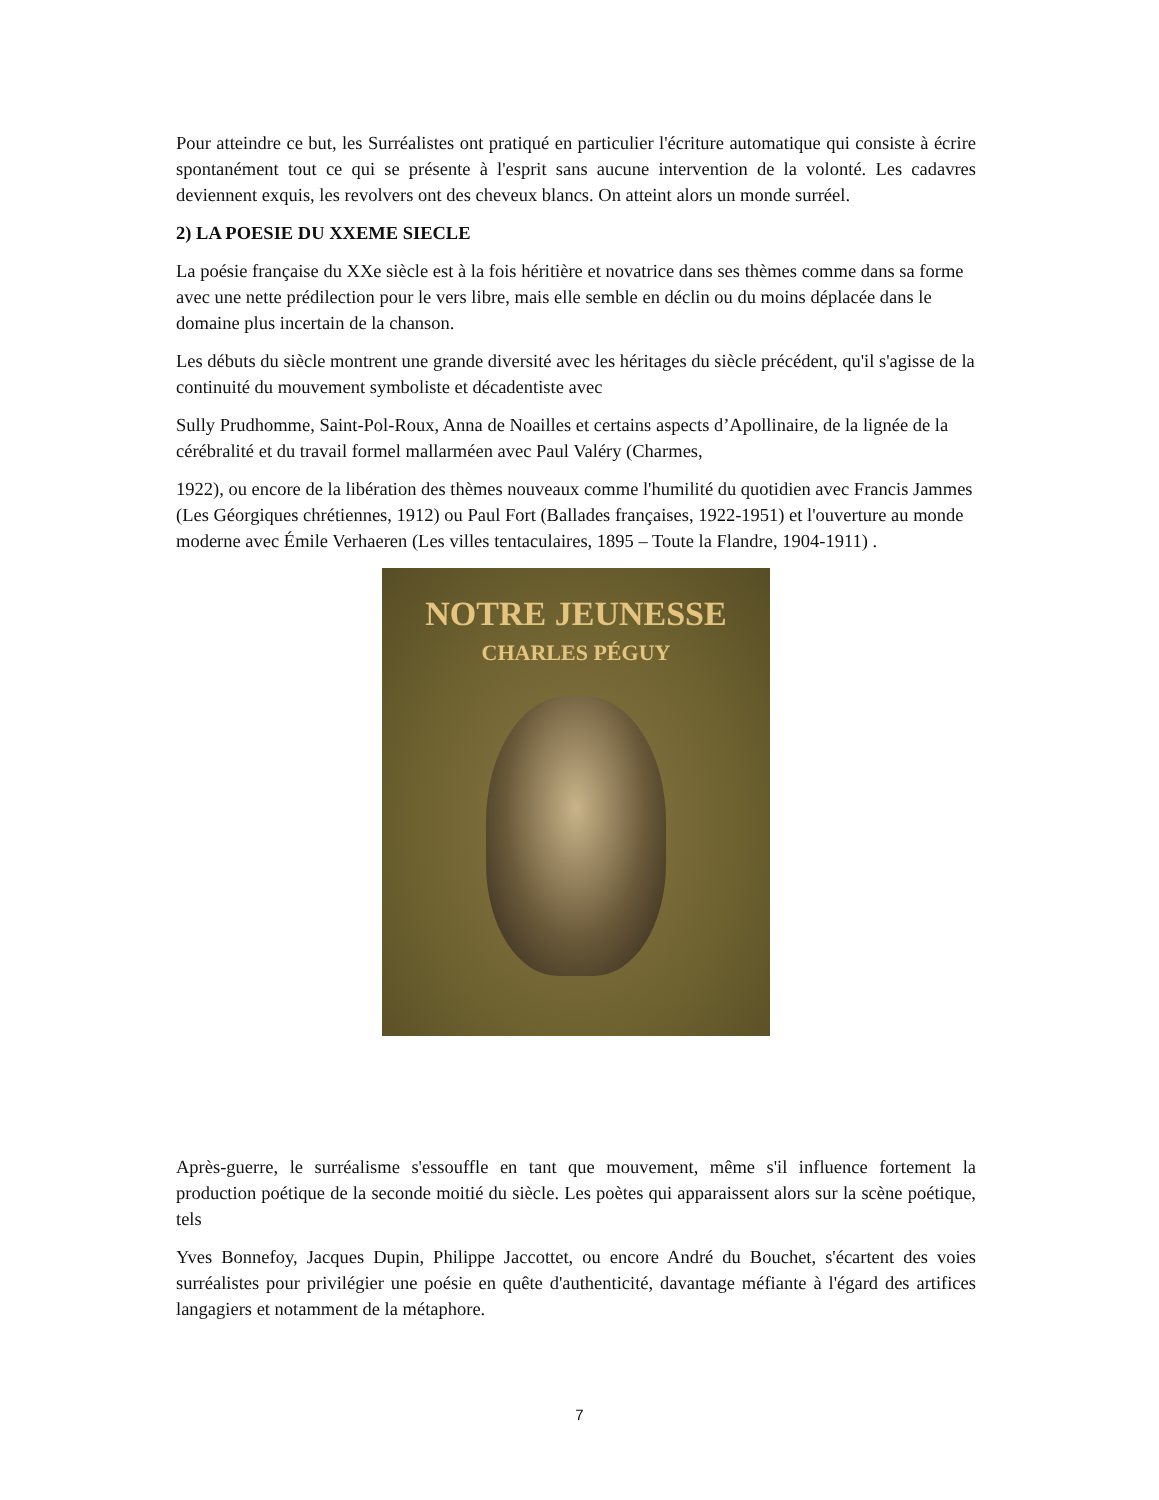Pour atteindre ce but, les Surréalistes ont pratiqué en particulier l'écriture automatique qui consiste à écrire spontanément tout ce qui se présente à l'esprit sans aucune intervention de la volonté. Les cadavres deviennent exquis, les revolvers ont des cheveux blancs. On atteint alors un monde surréel.
2) LA POESIE DU XXEME SIECLE
La poésie française du XXe siècle est à la fois héritière et novatrice dans ses thèmes comme dans sa forme avec une nette prédilection pour le vers libre, mais elle semble en déclin ou du moins déplacée dans le domaine plus incertain de la chanson.
Les débuts du siècle montrent une grande diversité avec les héritages du siècle précédent, qu'il s'agisse de la continuité du mouvement symboliste et décadentiste avec
Sully Prudhomme, Saint-Pol-Roux, Anna de Noailles et certains aspects d’Apollinaire, de la lignée de la cérébralité et du travail formel mallarméen avec Paul Valéry (Charmes,
1922), ou encore de la libération des thèmes nouveaux comme l'humilité du quotidien avec Francis Jammes (Les Géorgiques chrétiennes, 1912) ou Paul Fort (Ballades françaises, 1922-1951) et l'ouverture au monde moderne avec Émile Verhaeren (Les villes tentaculaires, 1895 – Toute la Flandre, 1904-1911) .
NOTRE JEUNESSE
CHARLES PÉGUY
Après-guerre, le surréalisme s'essouffle en tant que mouvement, même s'il influence fortement la production poétique de la seconde moitié du siècle. Les poètes qui apparaissent alors sur la scène poétique, tels
Yves Bonnefoy, Jacques Dupin, Philippe Jaccottet, ou encore André du Bouchet, s'écartent des voies surréalistes pour privilégier une poésie en quête d'authenticité, davantage méfiante à l'égard des artifices langagiers et notamment de la métaphore.
7